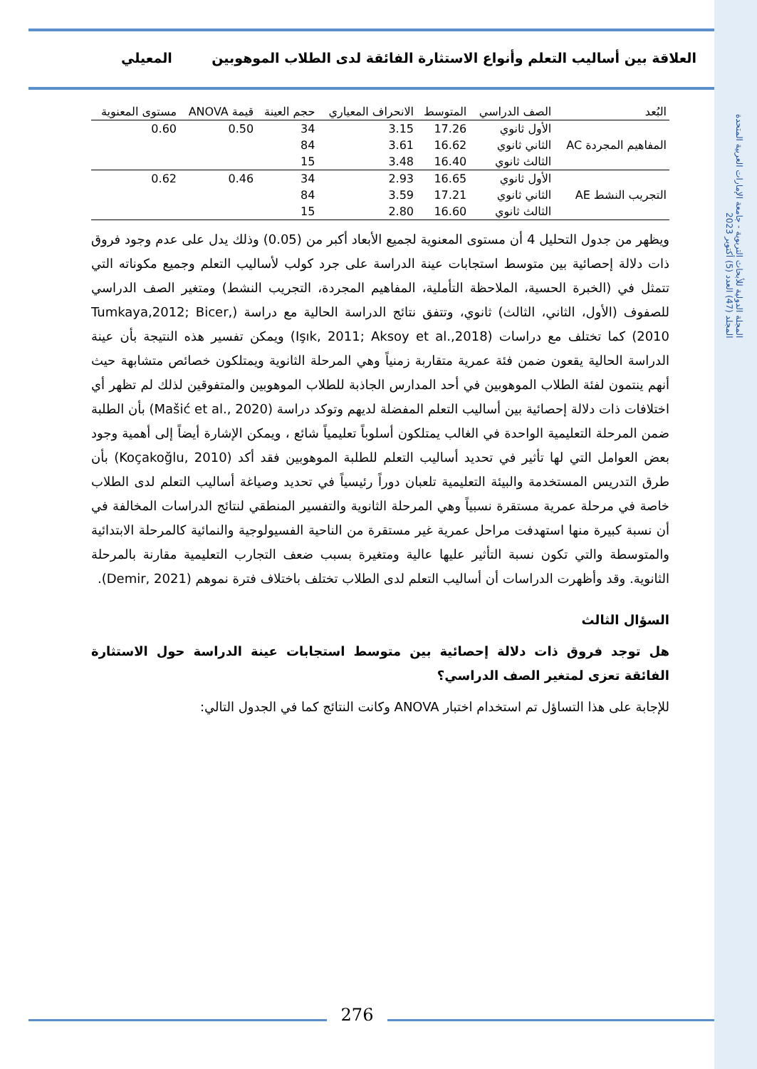المجلة الدولية للأبحاث التربوية - جامعة الإمارات العربية المتحدة
المجلد (47) العدد (5) أكتوبر 2023
العلاقة بين أساليب التعلم وأنواع الاستثارة الفائقة لدى الطلاب الموهوبين المعيلي
| البُعد | الصف الدراسي | المتوسط | الانحراف المعياري | حجم العينة | قيمة ANOVA | مستوى المعنوية |
| --- | --- | --- | --- | --- | --- | --- |
| المفاهيم المجردة AC | الأول ثانوي | 17.26 | 3.15 | 34 | 0.50 | 0.60 |
| | الثاني ثانوي | 16.62 | 3.61 | 84 | | |
| | الثالث ثانوي | 16.40 | 3.48 | 15 | | |
| التجريب النشط AE | الأول ثانوي | 16.65 | 2.93 | 34 | 0.46 | 0.62 |
| | الثاني ثانوي | 17.21 | 3.59 | 84 | | |
| | الثالث ثانوي | 16.60 | 2.80 | 15 | | |
ويظهر من جدول التحليل 4 أن مستوى المعنوية لجميع الأبعاد أكبر من (0.05) وذلك يدل على عدم وجود فروق ذات دلالة إحصائية بين متوسط استجابات عينة الدراسة على جرد كولب لأساليب التعلم وجميع مكوناته التي تتمثل في (الخبرة الحسية، الملاحظة التأملية، المفاهيم المجردة، التجريب النشط) ومتغير الصف الدراسي للصفوف (الأول، الثاني، الثالث) ثانوي، وتتفق نتائج الدراسة الحالية مع دراسة (Tumkaya,2012; Bicer, 2010) كما تختلف مع دراسات (Işık, 2011; Aksoy et al.,2018) ويمكن تفسير هذه النتيجة بأن عينة الدراسة الحالية يقعون ضمن فئة عمرية متقاربة زمنياً وهي المرحلة الثانوية ويمتلكون خصائص متشابهة حيث أنهم ينتمون لفئة الطلاب الموهوبين في أحد المدارس الجاذبة للطلاب الموهوبين والمتفوقين لذلك لم تظهر أي اختلافات ذات دلالة إحصائية بين أساليب التعلم المفضلة لديهم وتوكد دراسة (Mašić et al., 2020) بأن الطلبة ضمن المرحلة التعليمية الواحدة في الغالب يمتلكون أسلوباً تعليمياً شائع ، ويمكن الإشارة أيضاً إلى أهمية وجود بعض العوامل التي لها تأثير في تحديد أساليب التعلم للطلبة الموهوبين فقد أكد (Koçakoğlu, 2010) بأن طرق التدريس المستخدمة والبيئة التعليمية تلعبان دوراً رئيسياً في تحديد وصياغة أساليب التعلم لدى الطلاب خاصة في مرحلة عمرية مستقرة نسبياً وهي المرحلة الثانوية والتفسير المنطقي لنتائج الدراسات المخالفة في أن نسبة كبيرة منها استهدفت مراحل عمرية غير مستقرة من الناحية الفسيولوجية والنمائية كالمرحلة الابتدائية والمتوسطة والتي تكون نسبة التأثير عليها عالية ومتغيرة بسبب ضعف التجارب التعليمية مقارنة بالمرحلة الثانوية. وقد وأظهرت الدراسات أن أساليب التعلم لدى الطلاب تختلف باختلاف فترة نموهم (Demir, 2021).
السؤال الثالث
هل توجد فروق ذات دلالة إحصائية بين متوسط استجابات عينة الدراسة حول الاستثارة الفائقة تعزى لمتغير الصف الدراسي؟
للإجابة على هذا التساؤل تم استخدام اختبار ANOVA وكانت النتائج كما في الجدول التالي:
276